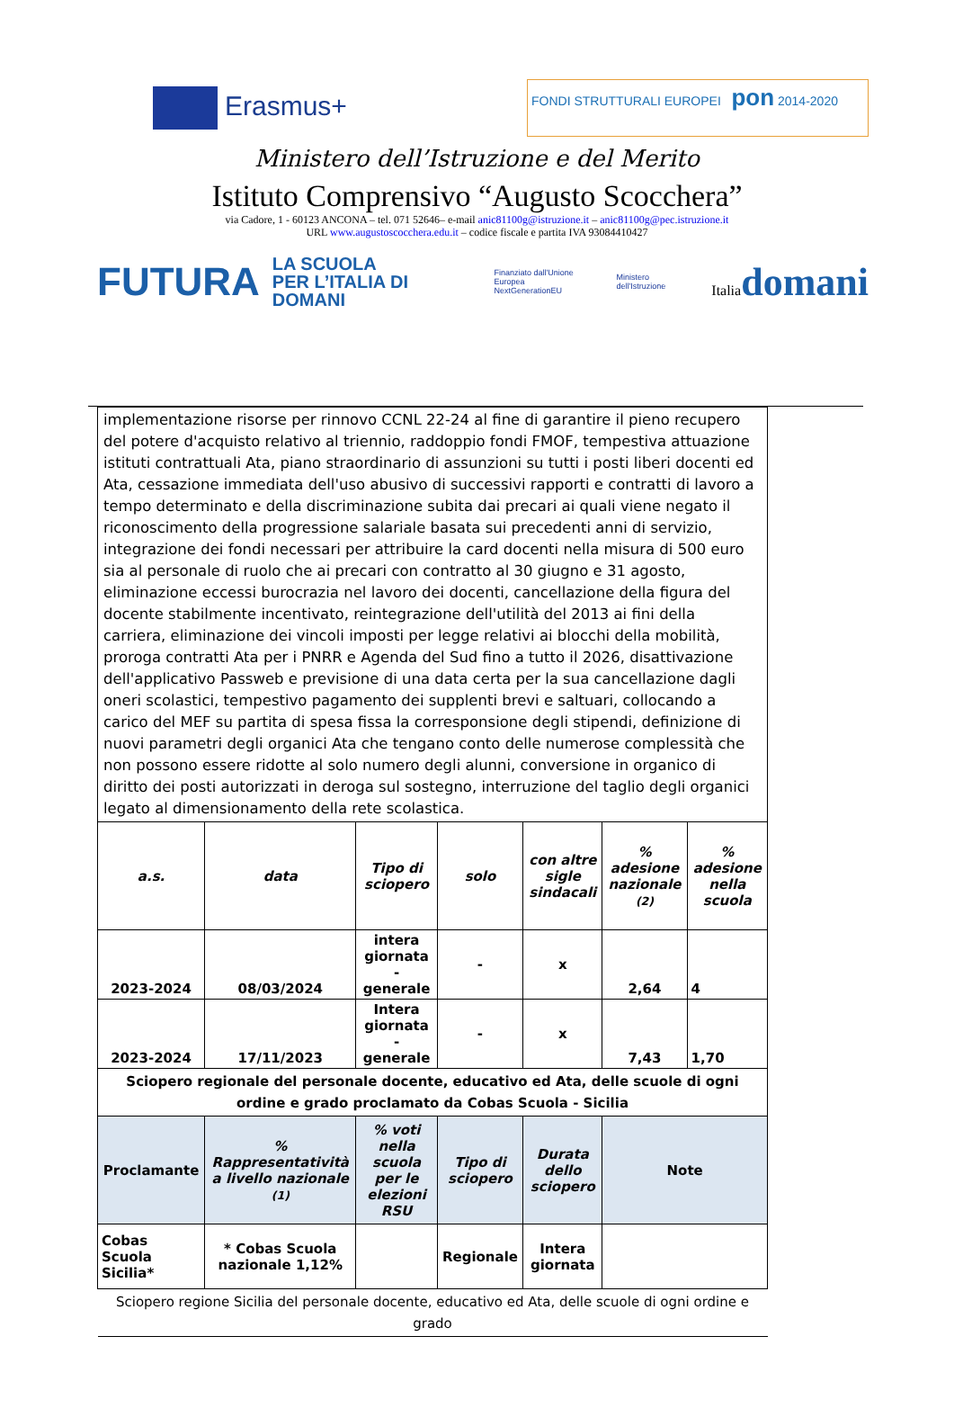Erasmus+
FONDI STRUTTURALI EUROPEI pon 2014-2020
Ministero dell’Istruzione e del Merito
Istituto Comprensivo “Augusto Scocchera”
via Cadore, 1 - 60123 ANCONA – tel. 071 52646– e-mail anic81100g@istruzione.it – anic81100g@pec.istruzione.it
URL www.augustoscocchera.edu.it – codice fiscale e partita IVA 93084410427
FUTURA
LA SCUOLA
PER L’ITALIA DI DOMANI
Finanziato dall'Unione Europea
NextGenerationEU Ministero dell'Istruzione Italiadomani
| implementazione risorse per rinnovo CCNL 22-24 al fine di garantire il pieno recupero del potere d'acquisto relativo al triennio, raddoppio fondi FMOF, tempestiva attuazione istituti contrattuali Ata, piano straordinario di assunzioni su tutti i posti liberi docenti ed Ata, cessazione immediata dell'uso abusivo di successivi rapporti e contratti di lavoro a tempo determinato e della discriminazione subita dai precari ai quali viene negato il riconoscimento della progressione salariale basata sui precedenti anni di servizio, integrazione dei fondi necessari per attribuire la card docenti nella misura di 500 euro sia al personale di ruolo che ai precari con contratto al 30 giugno e 31 agosto, eliminazione eccessi burocrazia nel lavoro dei docenti, cancellazione della figura del docente stabilmente incentivato, reintegrazione dell'utilità del 2013 ai fini della carriera, eliminazione dei vincoli imposti per legge relativi ai blocchi della mobilità, proroga contratti Ata per i PNRR e Agenda del Sud fino a tutto il 2026, disattivazione dell'applicativo Passweb e previsione di una data certa per la sua cancellazione dagli oneri scolastici, tempestivo pagamento dei supplenti brevi e saltuari, collocando a carico del MEF su partita di spesa fissa la corresponsione degli stipendi, definizione di nuovi parametri degli organici Ata che tengano conto delle numerose complessità che non possono essere ridotte al solo numero degli alunni, conversione in organico di diritto dei posti autorizzati in deroga sul sostegno, interruzione del taglio degli organici legato al dimensionamento della rete scolastica. | | | | | | |
| a.s. | data | Tipo di sciopero | solo | con altre sigle sindacali | % adesione nazionale (2) | % adesione nella scuola |
| 2023-2024 | 08/03/2024 | intera giornata - generale | - | x | 2,64 | 4 |
| 2023-2024 | 17/11/2023 | Intera giornata - generale | - | x | 7,43 | 1,70 |
| Sciopero regionale del personale docente, educativo ed Ata, delle scuole di ogni ordine e grado proclamato da Cobas Scuola - Sicilia | | | | | | |
| Proclamante | % Rappresentatività a livello nazionale (1) | % voti nella scuola per le elezioni RSU | Tipo di sciopero | Durata dello sciopero | Note | |
| Cobas Scuola Sicilia* | * Cobas Scuola nazionale 1,12% | | Regionale | Intera giornata | | |
| Sciopero regione Sicilia del personale docente, educativo ed Ata, delle scuole di ogni ordine e grado | | | | | | |